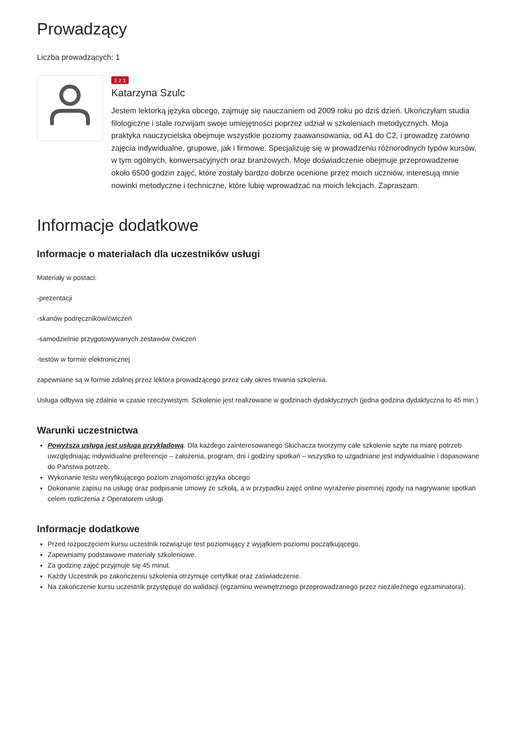Prowadzący
Liczba prowadzących: 1
1 z 1
Katarzyna Szulc
Jestem lektorką języka obcego, zajmuję się nauczaniem od 2009 roku po dziś dzień. Ukończyłam studia filologiczne i stale rozwijam swoje umiejętności poprzez udział w szkoleniach metodycznych. Moja praktyka nauczycielska obejmuje wszystkie poziomy zaawansowania, od A1 do C2, i prowadzę zarówno zajęcia indywidualne, grupowe, jak i firmowe. Specjalizuję się w prowadzeniu różnorodnych typów kursów, w tym ogólnych, konwersacyjnych oraz branżowych. Moje doświadczenie obejmuje przeprowadzenie około 6500 godzin zajęć, które zostały bardzo dobrze ocenione przez moich uczniów, interesują mnie nowinki metodyczne i techniczne, które lubię wprowadzać na moich lekcjach. Zapraszam.
Informacje dodatkowe
Informacje o materiałach dla uczestników usługi
Materiały w postaci:
-prezentacji
-skanów podręczników/ćwiczeń
-samodzielnie przygotowywanych zestawów ćwiczeń
-testów w formie elektronicznej
zapewniane są w formie zdalnej przez lektora prowadzącego przez cały okres trwania szkolenia.
Usługa odbywa się zdalnie w czasie rzeczywistym. Szkolenie jest realizowane w godzinach dydaktycznych (jedna godzina dydaktyczna to 45 min.)
Warunki uczestnictwa
Powyższa usługa jest usługa przykładową. Dla każdego zainteresowanego Słuchacza tworzymy całe szkolenie szyte na miarę potrzeb uwzględniając indywidualne preferencje – założenia, program, dni i godziny spotkań – wszystko to uzgadniane jest indywidualnie i dopasowane do Państwa potrzeb.
Wykonanie testu weryfikującego poziom znajomości języka obcego
Dokonanie zapisu na usługę oraz podpisanie umowy ze szkołą, a w przypadku zajęć online wyrażenie pisemnej zgody na nagrywanie spotkań celem rozliczenia z Operatorem usługi
Informacje dodatkowe
Przed rozpoczęciem kursu uczestnik rozwiązuje test poziomujący z wyjątkiem poziomu początkującego.
Zapewniamy podstawowe materiały szkoleniowe.
Za godzinę zajęć przyjmuje się 45 minut.
Każdy Uczestnik po zakończeniu szkolenia otrzymuje certyfikat oraz zaświadczenie.
Na zakończenie kursu uczestnik przystępuje do walidacji (egzaminu wewnętrznego przeprowadzanego przez niezależnego egzaminatora).